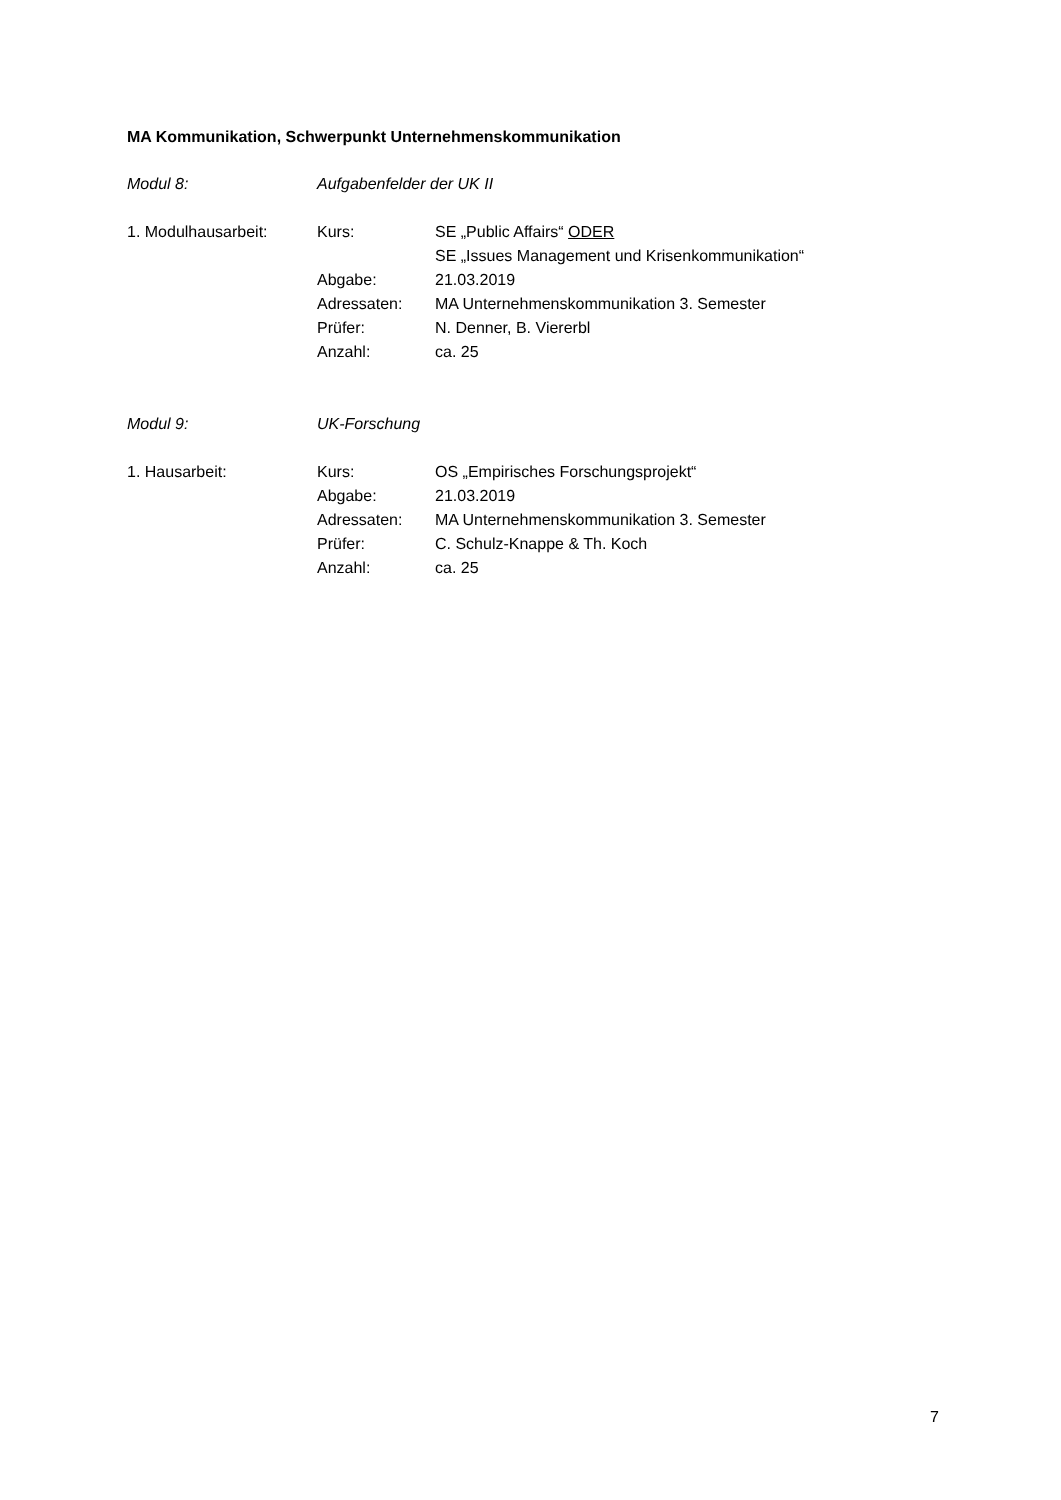MA Kommunikation, Schwerpunkt Unternehmenskommunikation
Modul 8: Aufgabenfelder der UK II
1. Modulhausarbeit: Kurs: SE „Public Affairs“ ODER
SE „Issues Management und Krisenkommunikation“
Abgabe: 21.03.2019
Adressaten: MA Unternehmenskommunikation 3. Semester
Prüfer: N. Denner, B. Viererbl
Anzahl: ca. 25
Modul 9: UK-Forschung
1. Hausarbeit: Kurs: OS „Empirisches Forschungsprojekt“
Abgabe: 21.03.2019
Adressaten: MA Unternehmenskommunikation 3. Semester
Prüfer: C. Schulz-Knappe & Th. Koch
Anzahl: ca. 25
7